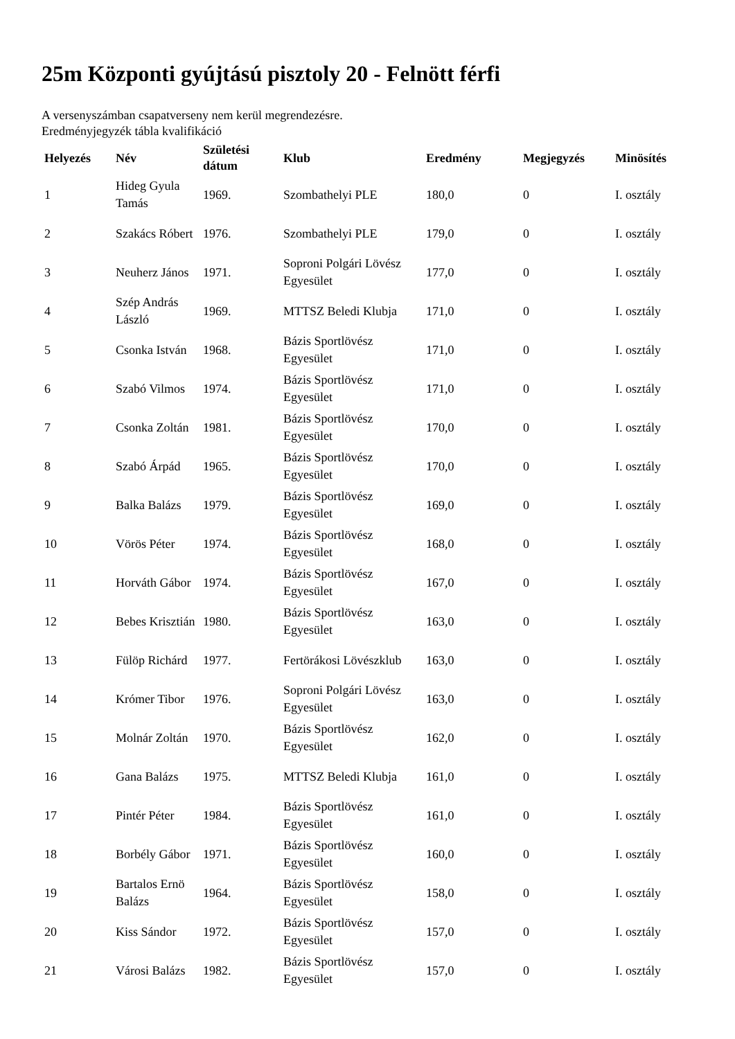25m Központi gyújtású pisztoly 20 - Felnött férfi
A versenyszámban csapatverseny nem kerül megrendezésre.
Eredményjegyzék tábla kvalifikáció
| Helyezés | Név | Születési dátum | Klub | Eredmény | Megjegyzés | Minösítés |
| --- | --- | --- | --- | --- | --- | --- |
| 1 | Hideg Gyula Tamás | 1969. | Szombathelyi PLE | 180,0 | 0 | I. osztály |
| 2 | Szakács Róbert | 1976. | Szombathelyi PLE | 179,0 | 0 | I. osztály |
| 3 | Neuherz János | 1971. | Soproni Polgári Lövész Egyesület | 177,0 | 0 | I. osztály |
| 4 | Szép András László | 1969. | MTTSZ Beledi Klubja | 171,0 | 0 | I. osztály |
| 5 | Csonka István | 1968. | Bázis Sportlövész Egyesület | 171,0 | 0 | I. osztály |
| 6 | Szabó Vilmos | 1974. | Bázis Sportlövész Egyesület | 171,0 | 0 | I. osztály |
| 7 | Csonka Zoltán | 1981. | Bázis Sportlövész Egyesület | 170,0 | 0 | I. osztály |
| 8 | Szabó Árpád | 1965. | Bázis Sportlövész Egyesület | 170,0 | 0 | I. osztály |
| 9 | Balka Balázs | 1979. | Bázis Sportlövész Egyesület | 169,0 | 0 | I. osztály |
| 10 | Vörös Péter | 1974. | Bázis Sportlövész Egyesület | 168,0 | 0 | I. osztály |
| 11 | Horváth Gábor | 1974. | Bázis Sportlövész Egyesület | 167,0 | 0 | I. osztály |
| 12 | Bebes Krisztián | 1980. | Bázis Sportlövész Egyesület | 163,0 | 0 | I. osztály |
| 13 | Fülöp Richárd | 1977. | Fertörákosi Lövészklub | 163,0 | 0 | I. osztály |
| 14 | Krómer Tibor | 1976. | Soproni Polgári Lövész Egyesület | 163,0 | 0 | I. osztály |
| 15 | Molnár Zoltán | 1970. | Bázis Sportlövész Egyesület | 162,0 | 0 | I. osztály |
| 16 | Gana Balázs | 1975. | MTTSZ Beledi Klubja | 161,0 | 0 | I. osztály |
| 17 | Pintér Péter | 1984. | Bázis Sportlövész Egyesület | 161,0 | 0 | I. osztály |
| 18 | Borbély Gábor | 1971. | Bázis Sportlövész Egyesület | 160,0 | 0 | I. osztály |
| 19 | Bartalos Ernö Balázs | 1964. | Bázis Sportlövész Egyesület | 158,0 | 0 | I. osztály |
| 20 | Kiss Sándor | 1972. | Bázis Sportlövész Egyesület | 157,0 | 0 | I. osztály |
| 21 | Városi Balázs | 1982. | Bázis Sportlövész Egyesület | 157,0 | 0 | I. osztály |